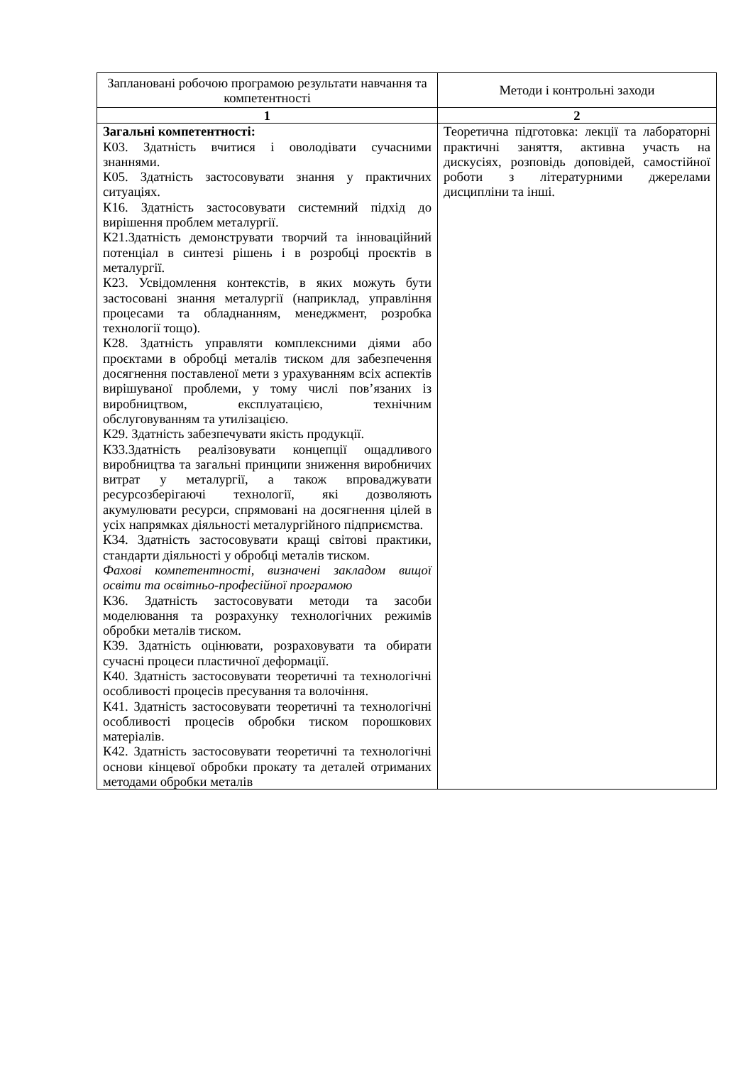| Заплановані робочою програмою результати навчання та компетентності | Методи і контрольні заходи |
| --- | --- |
| 1 | 2 |
| Загальні компетентності: К03. Здатність вчитися і оволодівати сучасними знаннями. К05. Здатність застосовувати знання у практичних ситуаціях. К16. Здатність застосовувати системний підхід до вирішення проблем металургії. К21.Здатність демонструвати творчий та інноваційний потенціал в синтезі рішень і в розробці проєктів в металургії. К23. Усвідомлення контекстів, в яких можуть бути застосовані знання металургії (наприклад, управління процесами та обладнанням, менеджмент, розробка технології тощо). К28. Здатність управляти комплексними діями або проєктами в обробці металів тиском для забезпечення досягнення поставленої мети з урахуванням всіх аспектів вирішуваної проблеми, у тому числі пов’язаних із виробництвом, експлуатацією, технічним обслуговуванням та утилізацією. К29. Здатність забезпечувати якість продукції. К33.Здатність реалізовувати концепції ощадливого виробництва та загальні принципи зниження виробничих витрат у металургії, а також впроваджувати ресурсозберігаючі технології, які дозволяють акумулювати ресурси, спрямовані на досягнення цілей в усіх напрямках діяльності металургійного підприємства. К34. Здатність застосовувати кращі світові практики, стандарти діяльності у обробці металів тиском. Фахові компетентності, визначені закладом вищої освіти та освітньо-професійної програмою К36. Здатність застосовувати методи та засоби моделювання та розрахунку технологічних режимів обробки металів тиском. К39. Здатність оцінювати, розраховувати та обирати сучасні процеси пластичної деформації. К40. Здатність застосовувати теоретичні та технологічні особливості процесів пресування та волочіння. К41. Здатність застосовувати теоретичні та технологічні особливості процесів обробки тиском порошкових матеріалів. К42. Здатність застосовувати теоретичні та технологічні основи кінцевої обробки прокату та деталей отриманих методами обробки металів | Теоретична підготовка: лекції та лабораторні практичні заняття, активна участь на дискусіях, розповідь доповідей, самостійної роботи з літературними джерелами дисципліни та інші. |